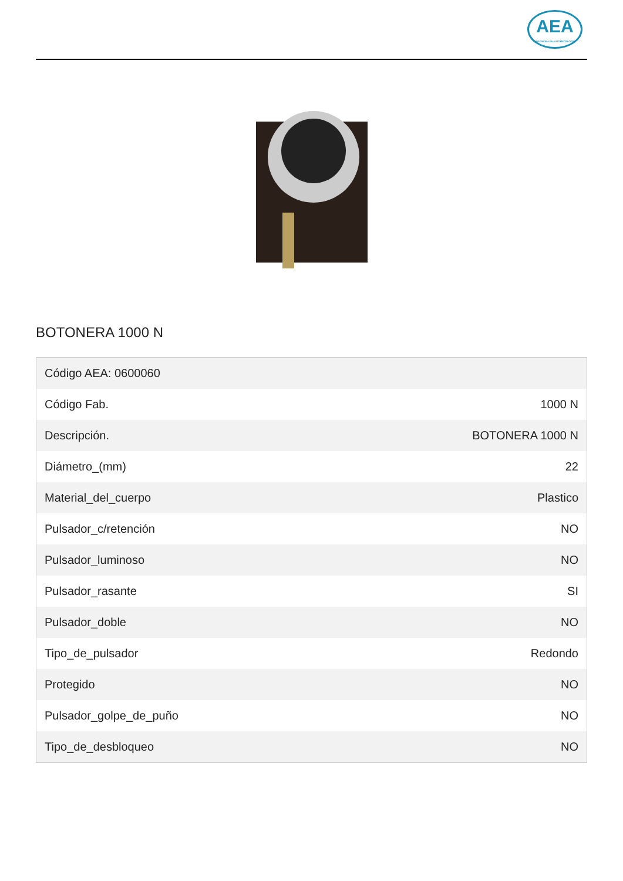AEA
INGENIERÍA EN AUTOMATIZACIÓN
BOTONERA 1000 N
| Código AEA: 0600060 | |
| Código Fab. | 1000 N |
| Descripción. | BOTONERA 1000 N |
| Diámetro_(mm) | 22 |
| Material_del_cuerpo | Plastico |
| Pulsador_c/retención | NO |
| Pulsador_luminoso | NO |
| Pulsador_rasante | SI |
| Pulsador_doble | NO |
| Tipo_de_pulsador | Redondo |
| Protegido | NO |
| Pulsador_golpe_de_puño | NO |
| Tipo_de_desbloqueo | NO |